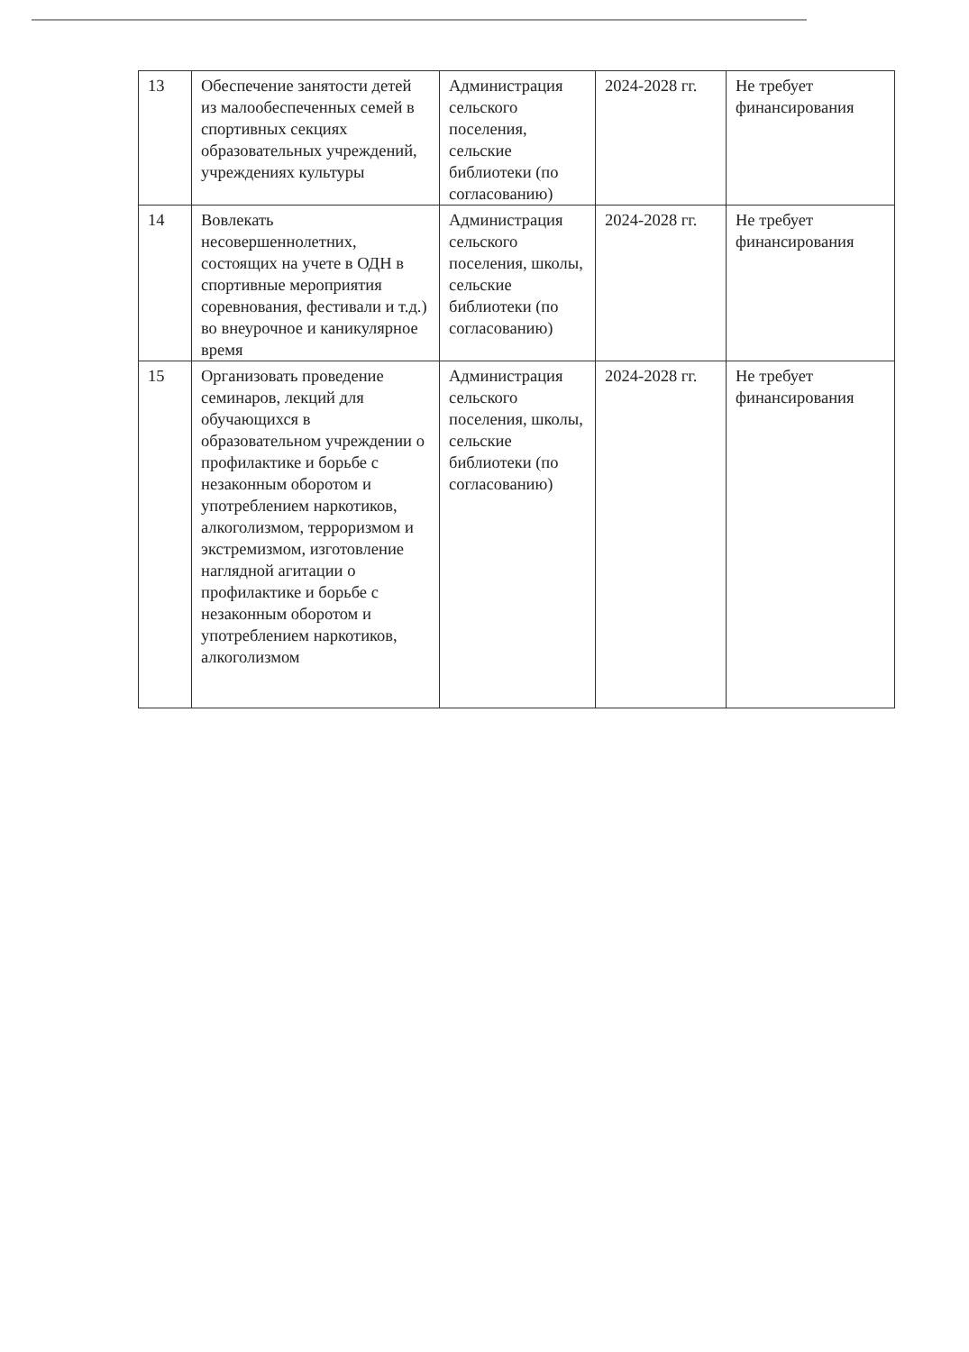| 13 | Обеспечение занятости детей из малообеспеченных семей в спортивных секциях образовательных учреждений, учреждениях культуры | Администрация сельского поселения, сельские библиотеки (по согласованию) | 2024-2028 гг. | Не требует финансирования |
| 14 | Вовлекать несовершеннолетних, состоящих на учете в ОДН в спортивные мероприятия соревнования, фестивали и т.д.) во внеурочное и каникулярное время | Администрация сельского поселения, школы, сельские библиотеки (по согласованию) | 2024-2028 гг. | Не требует финансирования |
| 15 | Организовать проведение семинаров, лекций для обучающихся в образовательном учреждении о профилактике и борьбе с незаконным оборотом и употреблением наркотиков, алкоголизмом, терроризмом и экстремизмом, изготовление наглядной агитации о профилактике и борьбе с незаконным оборотом и употреблением наркотиков, алкоголизмом | Администрация сельского поселения, школы, сельские библиотеки (по согласованию) | 2024-2028 гг. | Не требует финансирования |